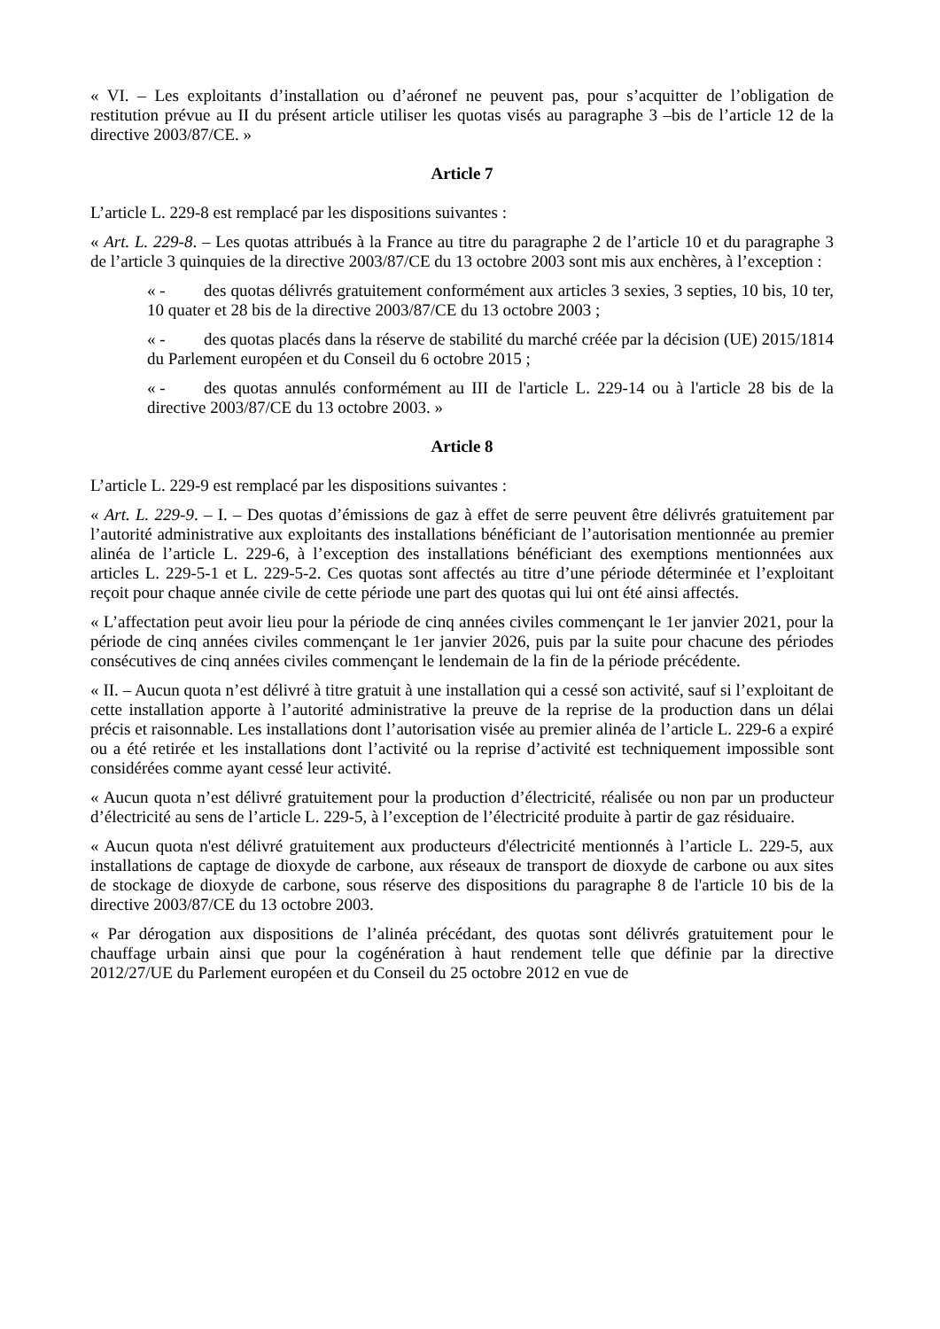« VI. – Les exploitants d’installation ou d’aéronef ne peuvent pas, pour s’acquitter de l’obligation de restitution prévue au II du présent article utiliser les quotas visés au paragraphe 3 –bis de l’article 12 de la directive 2003/87/CE. »
Article 7
L’article L. 229-8 est remplacé par les dispositions suivantes :
« Art. L. 229-8. – Les quotas attribués à la France au titre du paragraphe 2 de l’article 10 et du paragraphe 3 de l’article 3 quinquies de la directive 2003/87/CE du 13 octobre 2003 sont mis aux enchères, à l’exception :
« - des quotas délivrés gratuitement conformément aux articles 3 sexies, 3 septies, 10 bis, 10 ter, 10 quater et 28 bis de la directive 2003/87/CE du 13 octobre 2003 ;
« - des quotas placés dans la réserve de stabilité du marché créée par la décision (UE) 2015/1814 du Parlement européen et du Conseil du 6 octobre 2015 ;
« - des quotas annulés conformément au III de l'article L. 229-14 ou à l'article 28 bis de la directive 2003/87/CE du 13 octobre 2003. »
Article 8
L’article L. 229-9 est remplacé par les dispositions suivantes :
« Art. L. 229-9. – I. – Des quotas d’émissions de gaz à effet de serre peuvent être délivrés gratuitement par l’autorité administrative aux exploitants des installations bénéficiant de l’autorisation mentionnée au premier alinéa de l’article L. 229-6, à l’exception des installations bénéficiant des exemptions mentionnées aux articles L. 229-5-1 et L. 229-5-2. Ces quotas sont affectés au titre d’une période déterminée et l’exploitant reçoit pour chaque année civile de cette période une part des quotas qui lui ont été ainsi affectés.
« L’affectation peut avoir lieu pour la période de cinq années civiles commençant le 1er janvier 2021, pour la période de cinq années civiles commençant le 1er janvier 2026, puis par la suite pour chacune des périodes consécutives de cinq années civiles commençant le lendemain de la fin de la période précédente.
« II. – Aucun quota n’est délivré à titre gratuit à une installation qui a cessé son activité, sauf si l’exploitant de cette installation apporte à l’autorité administrative la preuve de la reprise de la production dans un délai précis et raisonnable. Les installations dont l’autorisation visée au premier alinéa de l’article L. 229-6 a expiré ou a été retirée et les installations dont l’activité ou la reprise d’activité est techniquement impossible sont considérées comme ayant cessé leur activité.
« Aucun quota n’est délivré gratuitement pour la production d’électricité, réalisée ou non par un producteur d’électricité au sens de l’article L. 229-5, à l’exception de l’électricité produite à partir de gaz résiduaire.
« Aucun quota n'est délivré gratuitement aux producteurs d'électricité mentionnés à l’article L. 229-5, aux installations de captage de dioxyde de carbone, aux réseaux de transport de dioxyde de carbone ou aux sites de stockage de dioxyde de carbone, sous réserve des dispositions du paragraphe 8 de l'article 10 bis de la directive 2003/87/CE du 13 octobre 2003.
« Par dérogation aux dispositions de l’alinéa précédant, des quotas sont délivrés gratuitement pour le chauffage urbain ainsi que pour la cogénération à haut rendement telle que définie par la directive 2012/27/UE du Parlement européen et du Conseil du 25 octobre 2012 en vue de